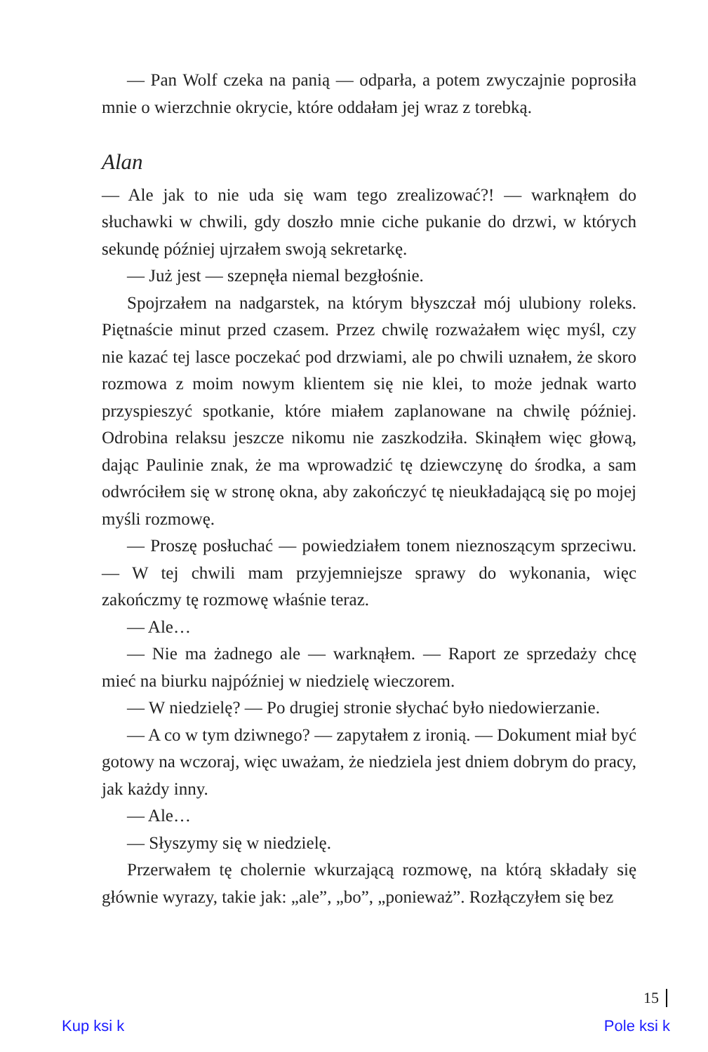— Pan Wolf czeka na panią — odparła, a potem zwyczajnie poprosiła mnie o wierzchnie okrycie, które oddałam jej wraz z torebką.
Alan
— Ale jak to nie uda się wam tego zrealizować?! — warknąłem do słuchawki w chwili, gdy doszło mnie ciche pukanie do drzwi, w których sekundę później ujrzałem swoją sekretarkę.
— Już jest — szepnęła niemal bezgłośnie.
Spojrzałem na nadgarstek, na którym błyszczał mój ulubiony roleks. Piętnaście minut przed czasem. Przez chwilę rozważałem więc myśl, czy nie kazać tej lasce poczekać pod drzwiami, ale po chwili uznałem, że skoro rozmowa z moim nowym klientem się nie klei, to może jednak warto przyspieszyć spotkanie, które miałem zaplanowane na chwilę później. Odrobina relaksu jeszcze nikomu nie zaszkodziła. Skinąłem więc głową, dając Paulinie znak, że ma wprowadzić tę dziewczynę do środka, a sam odwróciłem się w stronę okna, aby zakończyć tę nieukładającą się po mojej myśli rozmowę.
— Proszę posłuchać — powiedziałem tonem nieznoszącym sprzeciwu. — W tej chwili mam przyjemniejsze sprawy do wykonania, więc zakończmy tę rozmowę właśnie teraz.
— Ale…
— Nie ma żadnego ale — warknąłem. — Raport ze sprzedaży chcę mieć na biurku najpóźniej w niedzielę wieczorem.
— W niedzielę? — Po drugiej stronie słychać było niedowierzanie.
— A co w tym dziwnego? — zapytałem z ironią. — Dokument miał być gotowy na wczoraj, więc uważam, że niedziela jest dniem dobrym do pracy, jak każdy inny.
— Ale…
— Słyszymy się w niedzielę.
Przerwałem tę cholernie wkurzającą rozmowę, na którą składały się głównie wyrazy, takie jak: „ale”, „bo”, „ponieważ”. Rozłączyłem się bez
15
Kup ksi k Pole ksi k